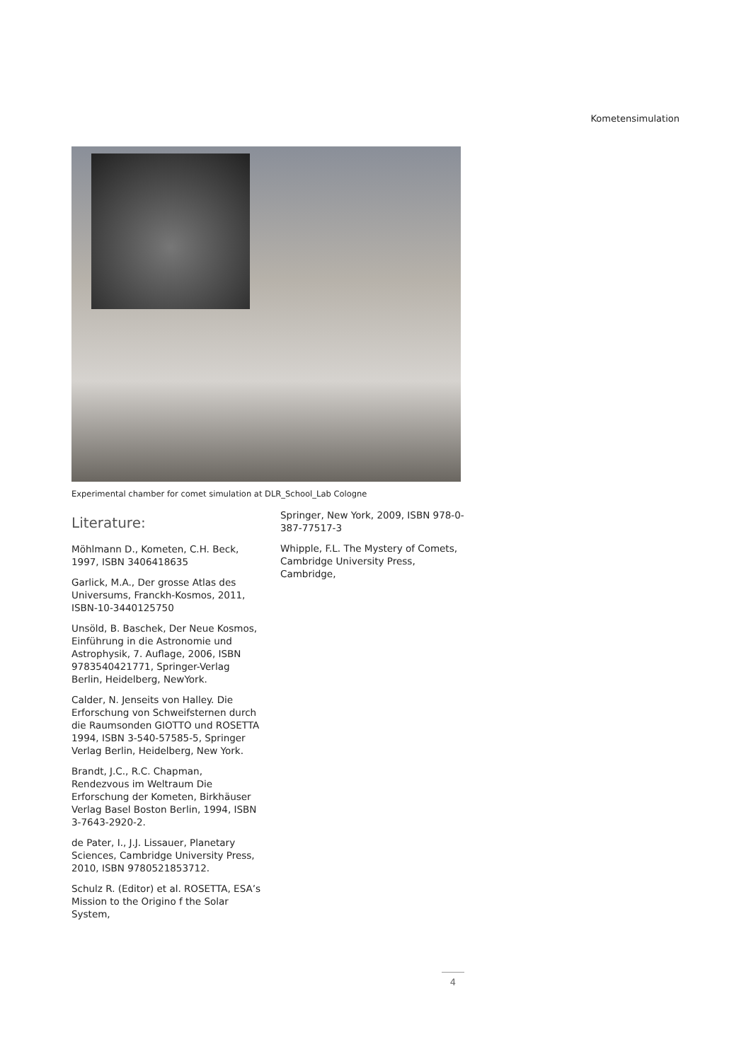Kometensimulation
Experimental chamber for comet simulation at DLR_School_Lab Cologne
Literature:
Möhlmann D., Kometen, C.H. Beck, 1997, ISBN 3406418635
Garlick, M.A., Der grosse Atlas des Universums, Franckh-Kosmos, 2011, ISBN-10-3440125750
Unsöld, B. Baschek, Der Neue Kosmos, Einführung in die Astronomie und Astrophysik, 7. Auflage, 2006, ISBN 9783540421771, Springer-Verlag Berlin, Heidelberg, NewYork.
Calder, N. Jenseits von Halley. Die Erforschung von Schweifsternen durch die Raumsonden GIOTTO und ROSETTA 1994, ISBN 3-540-57585-5, Springer Verlag Berlin, Heidelberg, New York.
Brandt, J.C., R.C. Chapman, Rendezvous im Weltraum Die Erforschung der Kometen, Birkhäuser Verlag Basel Boston Berlin, 1994, ISBN 3-7643-2920-2.
de Pater, I., J.J. Lissauer, Planetary Sciences, Cambridge University Press, 2010, ISBN 9780521853712.
Schulz R. (Editor) et al. ROSETTA, ESA’s Mission to the Origino f the Solar System,
Springer, New York, 2009, ISBN 978-0-387-77517-3
Whipple, F.L. The Mystery of Comets, Cambridge University Press, Cambridge,
4